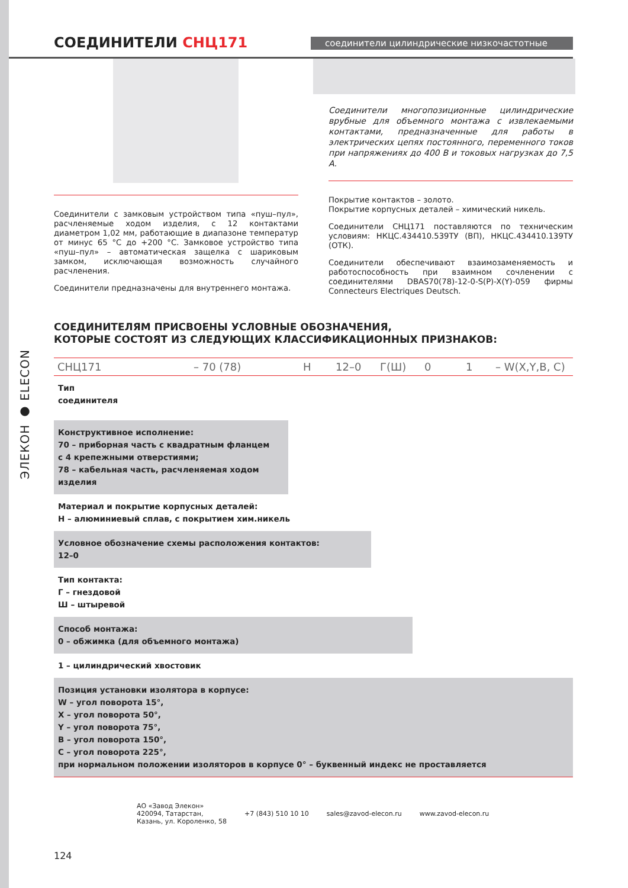ЭЛЕКОН ● ELECON
СОЕДИНИТЕЛИ СНЦ171
соединители цилиндрические низкочастотные
Соединители с замковым устройством типа «пуш–пул», расчленяемые ходом изделия, с 12 контактами диаметром 1,02 мм, работающие в диапазоне температур от минус 65 °С до +200 °С. Замковое устройство типа «пуш–пул» – автоматическая защелка с шариковым замком, исключающая возможность случайного расчленения.
Соединители предназначены для внутреннего монтажа.
Соединители многопозиционные цилиндрические врубные для объемного монтажа с извлекаемыми контактами, предназначенные для работы в электрических цепях постоянного, переменного токов при напряжениях до 400 В и токовых нагрузках до 7,5 А.
Покрытие контактов – золото.
Покрытие корпусных деталей – химический никель.
Соединители СНЦ171 поставляются по техническим условиям: НКЦС.434410.539ТУ (ВП), НКЦС.434410.139ТУ (ОТК).
Соединители обеспечивают взаимозаменяемость и работоспособность при взаимном сочленении с соединителями DBAS70(78)-12-0-S(P)-X(Y)-059 фирмы Connecteurs Electriques Deutsch.
СОЕДИНИТЕЛЯМ ПРИСВОЕНЫ УСЛОВНЫЕ ОБОЗНАЧЕНИЯ,
КОТОРЫЕ СОСТОЯТ ИЗ СЛЕДУЮЩИХ КЛАССИФИКАЦИОННЫХ ПРИЗНАКОВ:
СНЦ171 – 70 (78) Н 12–0 Г(Ш) 0 1 – W(X,Y,B, C)
Тип
соединителя
Конструктивное исполнение:
70 – приборная часть с квадратным фланцем
с 4 крепежными отверстиями;
78 – кабельная часть, расчленяемая ходом изделия
Материал и покрытие корпусных деталей:
Н – алюминиевый сплав, с покрытием хим.никель
Условное обозначение схемы расположения контактов:
12–0
Тип контакта:
Г – гнездовой
Ш – штыревой
Способ монтажа:
0 – обжимка (для объемного монтажа)
1 – цилиндрический хвостовик
Позиция установки изолятора в корпусе:
W – угол поворота 15°,
X – угол поворота 50°,
Y – угол поворота 75°,
B – угол поворота 150°,
C – угол поворота 225°,
при нормальном положении изоляторов в корпусе 0° – буквенный индекс не проставляется
АО «Завод Элекон»
420094, Татарстан,
Казань, ул. Короленко, 58 +7 (843) 510 10 10 sales@zavod-elecon.ru www.zavod-elecon.ru
124